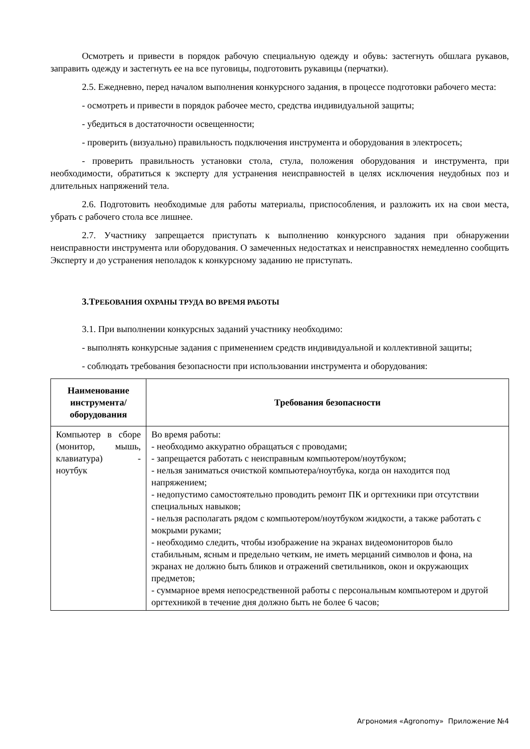Осмотреть и привести в порядок рабочую специальную одежду и обувь: застегнуть обшлага рукавов, заправить одежду и застегнуть ее на все пуговицы, подготовить рукавицы (перчатки).
2.5. Ежедневно, перед началом выполнения конкурсного задания, в процессе подготовки рабочего места:
- осмотреть и привести в порядок рабочее место, средства индивидуальной защиты;
- убедиться в достаточности освещенности;
- проверить (визуально) правильность подключения инструмента и оборудования в электросеть;
- проверить правильность установки стола, стула, положения оборудования и инструмента, при необходимости, обратиться к эксперту для устранения неисправностей в целях исключения неудобных поз и длительных напряжений тела.
2.6. Подготовить необходимые для работы материалы, приспособления, и разложить их на свои места, убрать с рабочего стола все лишнее.
2.7. Участнику запрещается приступать к выполнению конкурсного задания при обнаружении неисправности инструмента или оборудования. О замеченных недостатках и неисправностях немедленно сообщить Эксперту и до устранения неполадок к конкурсному заданию не приступать.
3.ТРЕБОВАНИЯ ОХРАНЫ ТРУДА ВО ВРЕМЯ РАБОТЫ
3.1. При выполнении конкурсных заданий участнику необходимо:
- выполнять конкурсные задания с применением средств индивидуальной и коллективной защиты;
- соблюдать требования безопасности при использовании инструмента и оборудования:
| Наименование инструмента/ оборудования | Требования безопасности |
| --- | --- |
| Компьютер в сборе (монитор, мышь, клавиатура) - ноутбук | Во время работы: - необходимо аккуратно обращаться с проводами; - запрещается работать с неисправным компьютером/ноутбуком; - нельзя заниматься очисткой компьютера/ноутбука, когда он находится под напряжением; - недопустимо самостоятельно проводить ремонт ПК и оргтехники при отсутствии специальных навыков; - нельзя располагать рядом с компьютером/ноутбуком жидкости, а также работать с мокрыми руками; - необходимо следить, чтобы изображение на экранах видеомониторов было стабильным, ясным и предельно четким, не иметь мерцаний символов и фона, на экранах не должно быть бликов и отражений светильников, окон и окружающих предметов; - суммарное время непосредственной работы с персональным компьютером и другой оргтехникой в течение дня должно быть не более 6 часов; |
Агрономия «Agronomy» Приложение №4